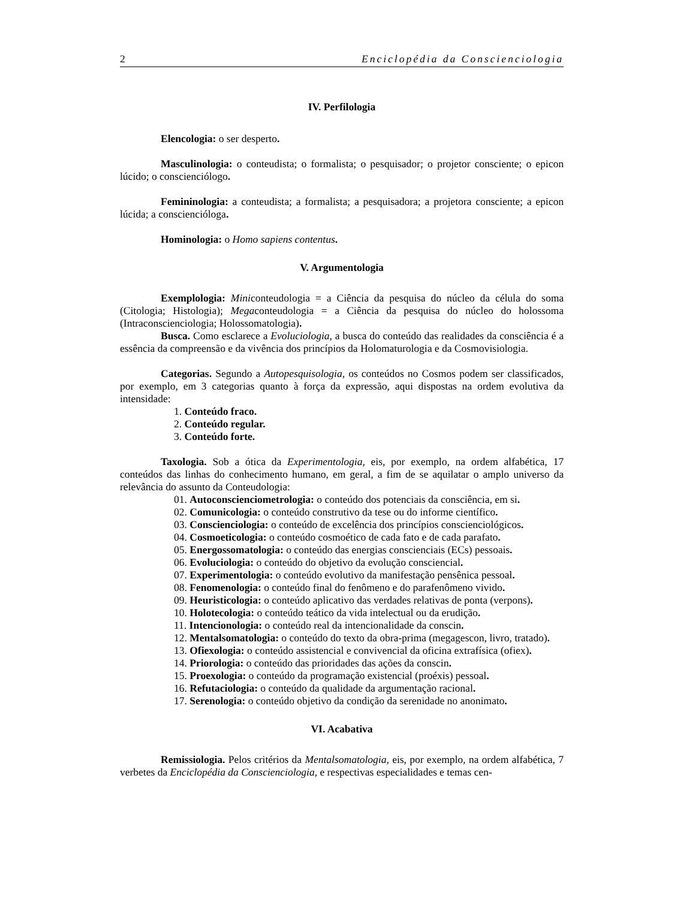2 Enciclopédia da Conscienciologia
IV. Perfilologia
Elencologia: o ser desperto.
Masculinologia: o conteudista; o formalista; o pesquisador; o projetor consciente; o epicon lúcido; o conscienciólogo.
Femininologia: a conteudista; a formalista; a pesquisadora; a projetora consciente; a epicon lúcida; a consciencióloga.
Hominologia: o Homo sapiens contentus.
V. Argumentologia
Exemplologia: Miniconteudologia = a Ciência da pesquisa do núcleo da célula do soma (Citologia; Histologia); Megaconteudologia = a Ciência da pesquisa do núcleo do holossoma (Intraconscienciologia; Holossomatologia).
Busca. Como esclarece a Evoluciologia, a busca do conteúdo das realidades da consciência é a essência da compreensão e da vivência dos princípios da Holomaturologia e da Cosmovisiologia.
Categorias. Segundo a Autopesquisologia, os conteúdos no Cosmos podem ser classificados, por exemplo, em 3 categorias quanto à força da expressão, aqui dispostas na ordem evolutiva da intensidade:
1. Conteúdo fraco.
2. Conteúdo regular.
3. Conteúdo forte.
Taxologia. Sob a ótica da Experimentologia, eis, por exemplo, na ordem alfabética, 17 conteúdos das linhas do conhecimento humano, em geral, a fim de se aquilatar o amplo universo da relevância do assunto da Conteudologia:
01. Autoconscienciometrologia: o conteúdo dos potenciais da consciência, em si.
02. Comunicologia: o conteúdo construtivo da tese ou do informe científico.
03. Conscienciologia: o conteúdo de excelência dos princípios conscienciológicos.
04. Cosmoeticologia: o conteúdo cosmoético de cada fato e de cada parafato.
05. Energossomatologia: o conteúdo das energias conscienciais (ECs) pessoais.
06. Evoluciologia: o conteúdo do objetivo da evolução consciencial.
07. Experimentologia: o conteúdo evolutivo da manifestação pensênica pessoal.
08. Fenomenologia: o conteúdo final do fenômeno e do parafenômeno vivido.
09. Heuristicologia: o conteúdo aplicativo das verdades relativas de ponta (verpons).
10. Holotecologia: o conteúdo teático da vida intelectual ou da erudição.
11. Intencionologia: o conteúdo real da intencionalidade da conscin.
12. Mentalsomatologia: o conteúdo do texto da obra-prima (megagescon, livro, tratado).
13. Ofiexologia: o conteúdo assistencial e convivencial da oficina extrafísica (ofiex).
14. Priorologia: o conteúdo das prioridades das ações da conscin.
15. Proexologia: o conteúdo da programação existencial (proéxis) pessoal.
16. Refutaciologia: o conteúdo da qualidade da argumentação racional.
17. Serenologia: o conteúdo objetivo da condição da serenidade no anonimato.
VI. Acabativa
Remissiologia. Pelos critérios da Mentalsomatologia, eis, por exemplo, na ordem alfabética, 7 verbetes da Enciclopédia da Conscienciologia, e respectivas especialidades e temas cen-